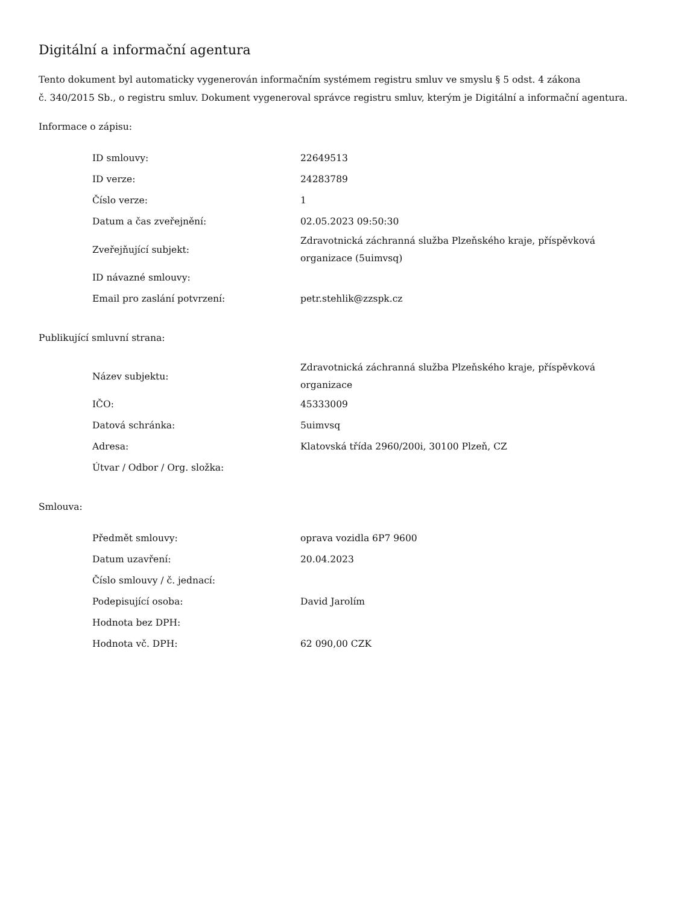Digitální a informační agentura
Tento dokument byl automaticky vygenerován informačním systémem registru smluv ve smyslu § 5 odst. 4 zákona
č. 340/2015 Sb., o registru smluv. Dokument vygeneroval správce registru smluv, kterým je Digitální a informační agentura.
Informace o zápisu:
| ID smlouvy: | 22649513 |
| ID verze: | 24283789 |
| Číslo verze: | 1 |
| Datum a čas zveřejnění: | 02.05.2023 09:50:30 |
| Zveřejňující subjekt: | Zdravotnická záchranná služba Plzeňského kraje, příspěvková organizace (5uimvsq) |
| ID návazné smlouvy: | |
| Email pro zaslání potvrzení: | petr.stehlik@zzspk.cz |
Publikující smluvní strana:
| Název subjektu: | Zdravotnická záchranná služba Plzeňského kraje, příspěvková organizace |
| IČO: | 45333009 |
| Datová schránka: | 5uimvsq |
| Adresa: | Klatovská třída 2960/200i, 30100 Plzeň, CZ |
| Útvar / Odbor / Org. složka: | |
Smlouva:
| Předmět smlouvy: | oprava vozidla 6P7 9600 |
| Datum uzavření: | 20.04.2023 |
| Číslo smlouvy / č. jednací: | |
| Podepisující osoba: | David Jarolím |
| Hodnota bez DPH: | |
| Hodnota vč. DPH: | 62 090,00 CZK |